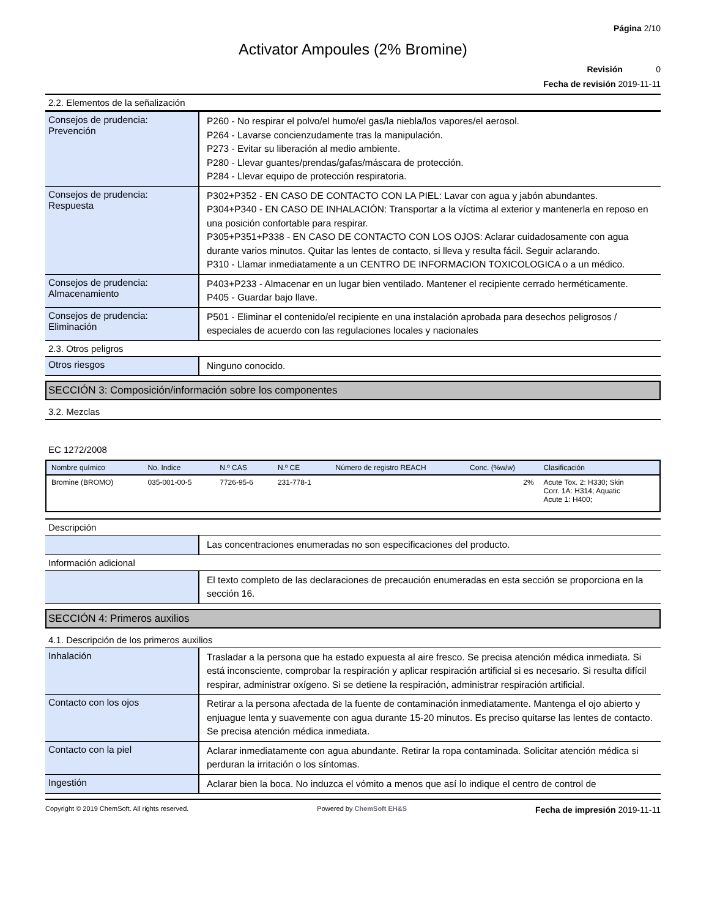Página 2/10
Activator Ampoules (2% Bromine)
Revisión 0
Fecha de revisión 2019-11-11
2.2. Elementos de la señalización
Consejos de prudencia:
Prevención
P260 - No respirar el polvo/el humo/el gas/la niebla/los vapores/el aerosol.
P264 - Lavarse concienzudamente tras la manipulación.
P273 - Evitar su liberación al medio ambiente.
P280 - Llevar guantes/prendas/gafas/máscara de protección.
P284 - Llevar equipo de protección respiratoria.
Consejos de prudencia:
Respuesta
P302+P352 - EN CASO DE CONTACTO CON LA PIEL: Lavar con agua y jabón abundantes.
P304+P340 - EN CASO DE INHALACIÓN: Transportar a la víctima al exterior y mantenerla en reposo en una posición confortable para respirar.
P305+P351+P338 - EN CASO DE CONTACTO CON LOS OJOS: Aclarar cuidadosamente con agua durante varios minutos. Quitar las lentes de contacto, si lleva y resulta fácil. Seguir aclarando.
P310 - Llamar inmediatamente a un CENTRO DE INFORMACION TOXICOLOGICA o a un médico.
Consejos de prudencia:
Almacenamiento
P403+P233 - Almacenar en un lugar bien ventilado. Mantener el recipiente cerrado herméticamente.
P405 - Guardar bajo llave.
Consejos de prudencia:
Eliminación
P501 - Eliminar el contenido/el recipiente en una instalación aprobada para desechos peligrosos / especiales de acuerdo con las regulaciones locales y nacionales
2.3. Otros peligros
Otros riesgos
Ninguno conocido.
SECCIÓN 3: Composición/información sobre los componentes
3.2. Mezclas
EC 1272/2008
| Nombre químico | No. Indice | N.º CAS | N.º CE | Número de registro REACH | Conc. (%w/w) | Clasificación |
| --- | --- | --- | --- | --- | --- | --- |
| Bromine (BROMO) | 035-001-00-5 | 7726-95-6 | 231-778-1 | | 2% | Acute Tox. 2: H330; Skin Corr. 1A: H314; Aquatic Acute 1: H400; |
Descripción
Las concentraciones enumeradas no son especificaciones del producto.
Información adicional
El texto completo de las declaraciones de precaución enumeradas en esta sección se proporciona en la sección 16.
SECCIÓN 4: Primeros auxilios
4.1. Descripción de los primeros auxilios
Inhalación
Trasladar a la persona que ha estado expuesta al aire fresco. Se precisa atención médica inmediata. Si está inconsciente, comprobar la respiración y aplicar respiración artificial si es necesario. Si resulta difícil respirar, administrar oxígeno. Si se detiene la respiración, administrar respiración artificial.
Contacto con los ojos
Retirar a la persona afectada de la fuente de contaminación inmediatamente. Mantenga el ojo abierto y enjuague lenta y suavemente con agua durante 15-20 minutos. Es preciso quitarse las lentes de contacto. Se precisa atención médica inmediata.
Contacto con la piel
Aclarar inmediatamente con agua abundante. Retirar la ropa contaminada. Solicitar atención médica si perduran la irritación o los síntomas.
Ingestión
Aclarar bien la boca. No induzca el vómito a menos que así lo indique el centro de control de
Copyright © 2019 ChemSoft. All rights reserved. Powered by ChemSoft EH&S Fecha de impresión 2019-11-11